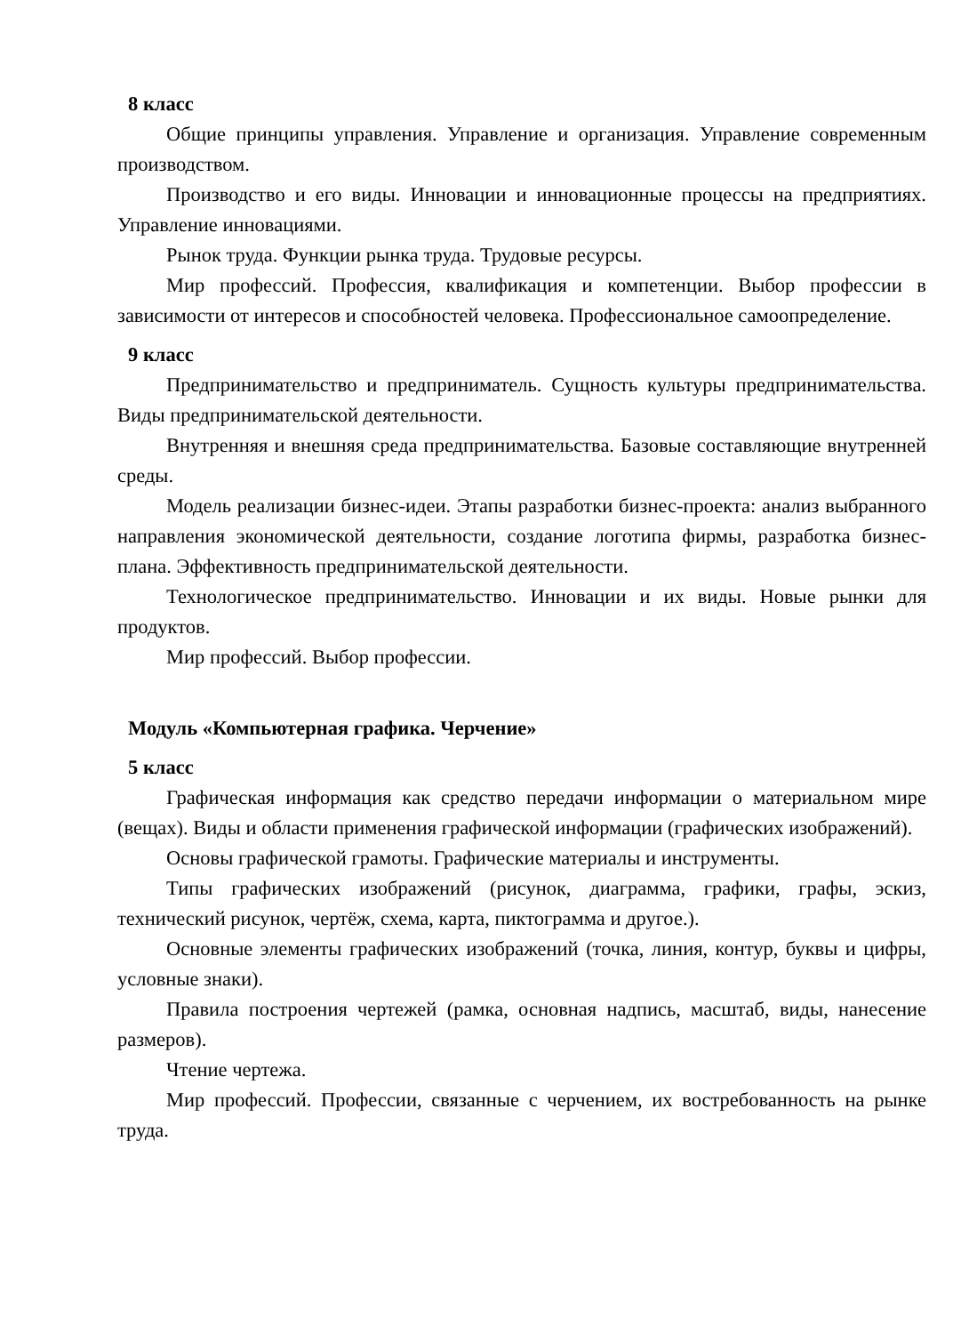8 класс
Общие принципы управления. Управление и организация. Управление современным производством.
Производство и его виды. Инновации и инновационные процессы на предприятиях. Управление инновациями.
Рынок труда. Функции рынка труда. Трудовые ресурсы.
Мир профессий. Профессия, квалификация и компетенции. Выбор профессии в зависимости от интересов и способностей человека. Профессиональное самоопределение.
9 класс
Предпринимательство и предприниматель. Сущность культуры предпринимательства. Виды предпринимательской деятельности.
Внутренняя и внешняя среда предпринимательства. Базовые составляющие внутренней среды.
Модель реализации бизнес-идеи. Этапы разработки бизнес-проекта: анализ выбранного направления экономической деятельности, создание логотипа фирмы, разработка бизнес-плана. Эффективность предпринимательской деятельности.
Технологическое предпринимательство. Инновации и их виды. Новые рынки для продуктов.
Мир профессий. Выбор профессии.
Модуль «Компьютерная графика. Черчение»
5 класс
Графическая информация как средство передачи информации о материальном мире (вещах). Виды и области применения графической информации (графических изображений).
Основы графической грамоты. Графические материалы и инструменты.
Типы графических изображений (рисунок, диаграмма, графики, графы, эскиз, технический рисунок, чертёж, схема, карта, пиктограмма и другое.).
Основные элементы графических изображений (точка, линия, контур, буквы и цифры, условные знаки).
Правила построения чертежей (рамка, основная надпись, масштаб, виды, нанесение размеров).
Чтение чертежа.
Мир профессий. Профессии, связанные с черчением, их востребованность на рынке труда.